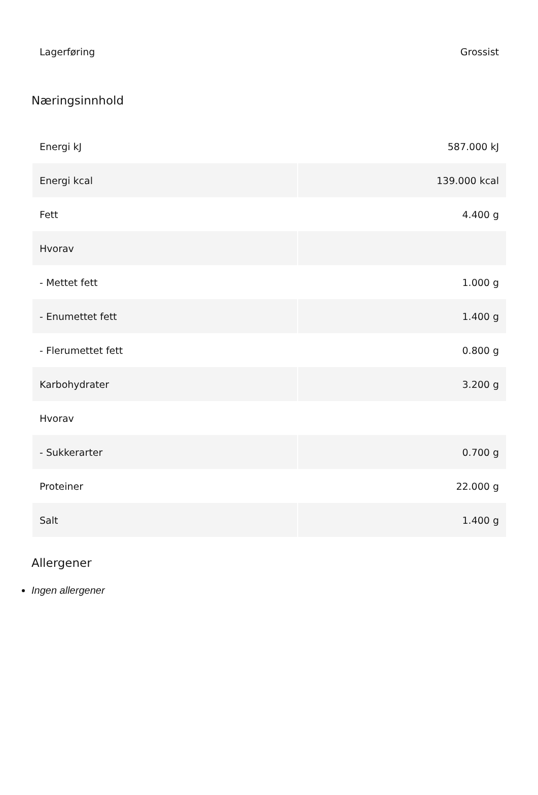| Lagerføring | Grossist |
Næringsinnhold
| Energi kJ | 587.000 kJ |
| Energi kcal | 139.000 kcal |
| Fett | 4.400 g |
| Hvorav | |
| - Mettet fett | 1.000 g |
| - Enumettet fett | 1.400 g |
| - Flerumettet fett | 0.800 g |
| Karbohydrater | 3.200 g |
| Hvorav | |
| - Sukkerarter | 0.700 g |
| Proteiner | 22.000 g |
| Salt | 1.400 g |
Allergener
Ingen allergener